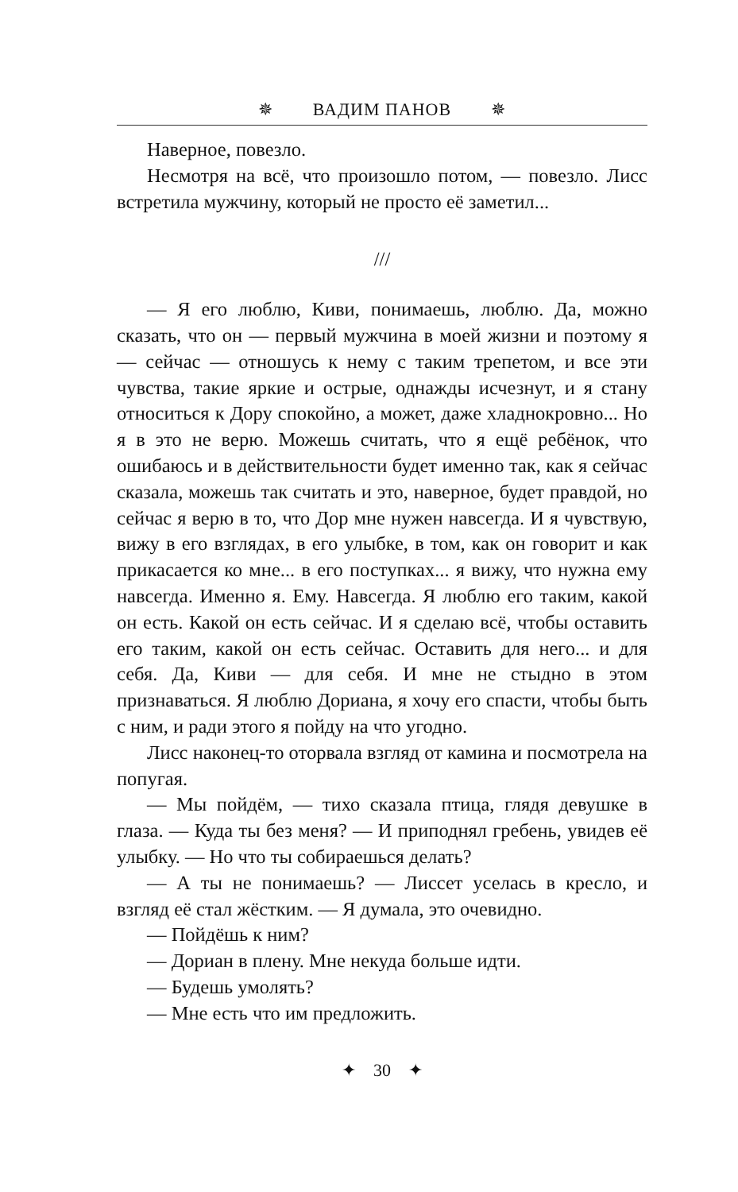✵ ВАДИМ ПАНОВ ✵
Наверное, повезло.
Несмотря на всё, что произошло потом, — повезло. Лисс встретила мужчину, который не просто её заметил...
///
— Я его люблю, Киви, понимаешь, люблю. Да, можно сказать, что он — первый мужчина в моей жизни и поэтому я — сейчас — отношусь к нему с таким трепетом, и все эти чувства, такие яркие и острые, однажды исчезнут, и я стану относиться к Дору спокойно, а может, даже хладнокровно... Но я в это не верю. Можешь считать, что я ещё ребёнок, что ошибаюсь и в действительности будет именно так, как я сейчас сказала, можешь так считать и это, наверное, будет правдой, но сейчас я верю в то, что Дор мне нужен навсегда. И я чувствую, вижу в его взглядах, в его улыбке, в том, как он говорит и как прикасается ко мне... в его поступках... я вижу, что нужна ему навсегда. Именно я. Ему. Навсегда. Я люблю его таким, какой он есть. Какой он есть сейчас. И я сделаю всё, чтобы оставить его таким, какой он есть сейчас. Оставить для него... и для себя. Да, Киви — для себя. И мне не стыдно в этом признаваться. Я люблю Дориана, я хочу его спасти, чтобы быть с ним, и ради этого я пойду на что угодно.
Лисс наконец-то оторвала взгляд от камина и посмотрела на попугая.
— Мы пойдём, — тихо сказала птица, глядя девушке в глаза. — Куда ты без меня? — И приподнял гребень, увидев её улыбку. — Но что ты собираешься делать?
— А ты не понимаешь? — Лиссет уселась в кресло, и взгляд её стал жёстким. — Я думала, это очевидно.
— Пойдёшь к ним?
— Дориан в плену. Мне некуда больше идти.
— Будешь умолять?
— Мне есть что им предложить.
✦ 30 ✦